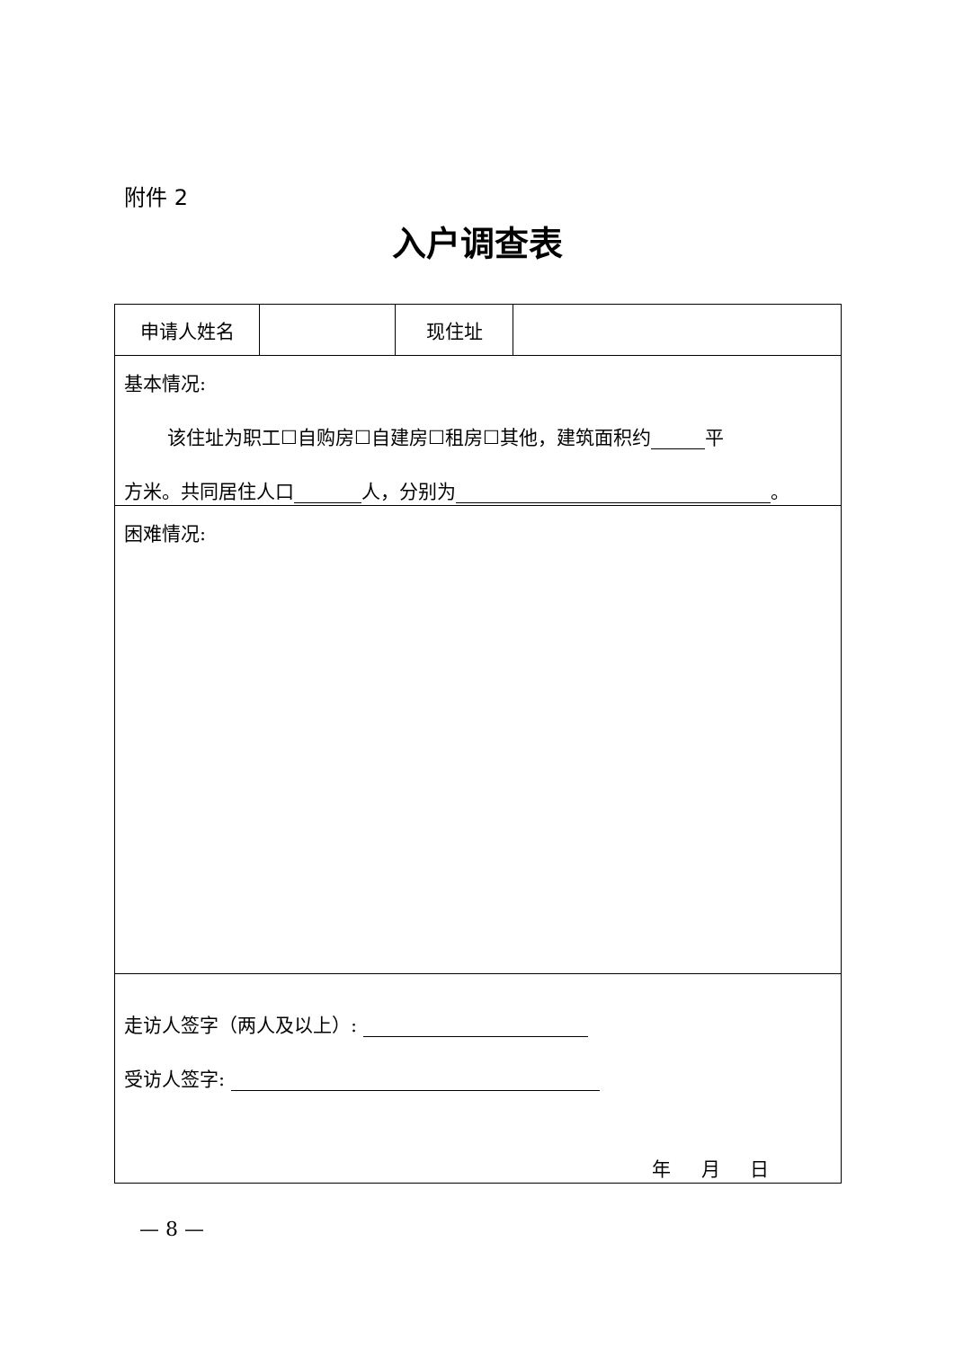附件 2
入户调查表
| 申请人姓名 | | 现住址 | |
| 基本情况: 该住址为职工☐自购房☐自建房☐租房☐其他，建筑面积约 平 方米。共同居住人口 人，分别为 。 | | | |
| 困难情况: | | | |
| 走访人签字（两人及以上）: 受访人签字: 年 月 日 | | | |
— 8 —